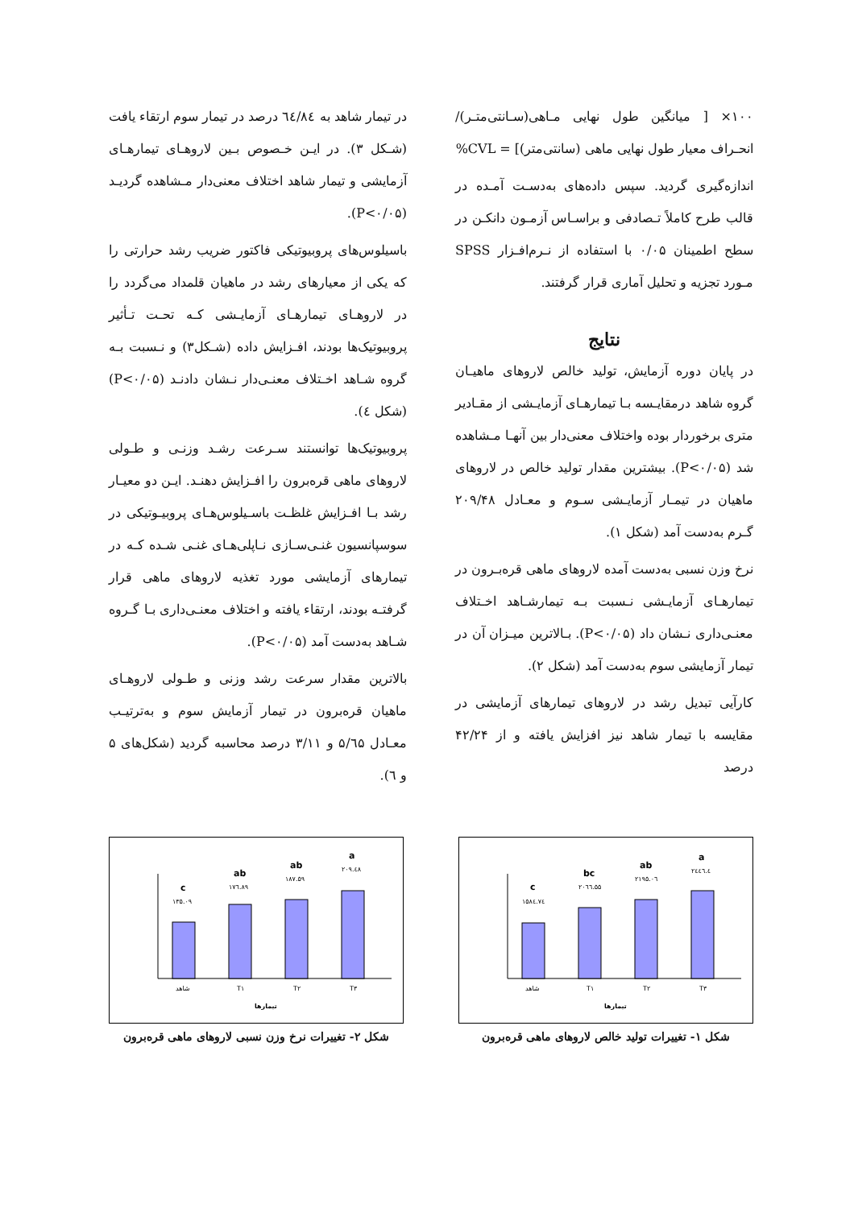۱۰۰× [ میانگین طول نهایی مـاهی(سـانتی‌متـر)/ انحـراف معیار طول نهایی ماهی (سانتی‌متر)] = CVL%
اندازه‌گیری گردید. سپس داده‌های به‌دسـت آمـده در قالب طرح کاملاً تـصادفی و براسـاس آزمـون دانکـن در سطح اطمینان ۰/۰۵ با استفاده از نـرم‌افـزار SPSS مـورد تجزیه و تحلیل آماری قرار گرفتند.
نتایج
در پایان دوره آزمایش، تولید خالص لاروهای ماهیـان گروه شاهد درمقایـسه بـا تیمارهـای آزمایـشی از مقـادیر متری برخوردار بوده واختلاف معنی‌دار بین آنهـا مـشاهده شد (P<۰/۰۵). بیشترین مقدار تولید خالص در لاروهای ماهیان در تیمـار آزمایـشی سـوم و معـادل ۲۰۹/۴۸ گـرم به‌دست آمد (شکل ۱).
نرخ وزن نسبی به‌دست آمده لاروهای ماهی قره‌بـرون در تیمارهـای آزمایـشی نـسبت بـه تیمارشـاهد اخـتلاف معنـی‌داری نـشان داد (P<۰/۰۵). بـالاترین میـزان آن در تیمار آزمایشی سوم به‌دست آمد (شکل ۲).
کارآیی تبدیل رشد در لاروهای تیمارهای آزمایشی در مقایسه با تیمار شاهد نیز افزایش یافته و از ۴۲/۲۴ درصد
در تیمار شاهد به ٦٤/٨٤ درصد در تیمار سوم ارتقاء یافت (شـکل ۳). در ایـن خـصوص بـین لاروهـای تیمارهـای آزمایشی و تیمار شاهد اختلاف معنی‌دار مـشاهده گردیـد (P<۰/۰۵).
باسیلوس‌های پروبیوتیکی فاکتور ضریب رشد حرارتی را که یکی از معیارهای رشد در ماهیان قلمداد می‌گردد را در لاروهـای تیمارهـای آزمایـشی کـه تحـت تـأثیر پروبیوتیک‌ها بودند، افـزایش داده (شـکل۳) و نـسبت بـه گروه شـاهد اخـتلاف معنـی‌دار نـشان دادنـد (P<۰/۰۵) (شکل ٤).
پروبیوتیک‌ها توانستند سـرعت رشـد وزنـی و طـولی لاروهای ماهی قره‌برون را افـزایش دهنـد. ایـن دو معیـار رشد بـا افـزایش غلظـت باسـیلوس‌هـای پروبیـوتیکی در سوسپانسیون غنـی‌سـازی نـاپلی‌هـای غنـی شـده کـه در تیمارهای آزمایشی مورد تغذیه لاروهای ماهی قرار گرفتـه بودند، ارتقاء یافته و اختلاف معنـی‌داری بـا گـروه شـاهد به‌دست آمد (P<۰/۰۵).
بالاترین مقدار سرعت رشد وزنی و طـولی لاروهـای ماهیان قره‌برون در تیمار آزمایش سوم و به‌ترتیـب معـادل ۵/٦۵ و ۳/۱۱ درصد محاسبه گردید (شکل‌های ۵ و ٦).
c
bc
ab
a
۱۵۸٤.۷٤
۲۰٦٦.۵۵
۲۱۹۵.۰٦
۲٤٤٦.٤
شاهد
T۱
T۲
T۳
تیمارها
شکل ۱- تغییرات تولید خالص لاروهای ماهی قره‌برون
c
ab
ab
a
۱۳۵.۰۹
۱۷٦.۸۹
۱۸۷.۵۹
۲۰۹.٤۸
شاهد
T۱
T۲
T۳
تیمارها
شکل ۲- تغییرات نرخ وزن نسبی لاروهای ماهی قره‌برون